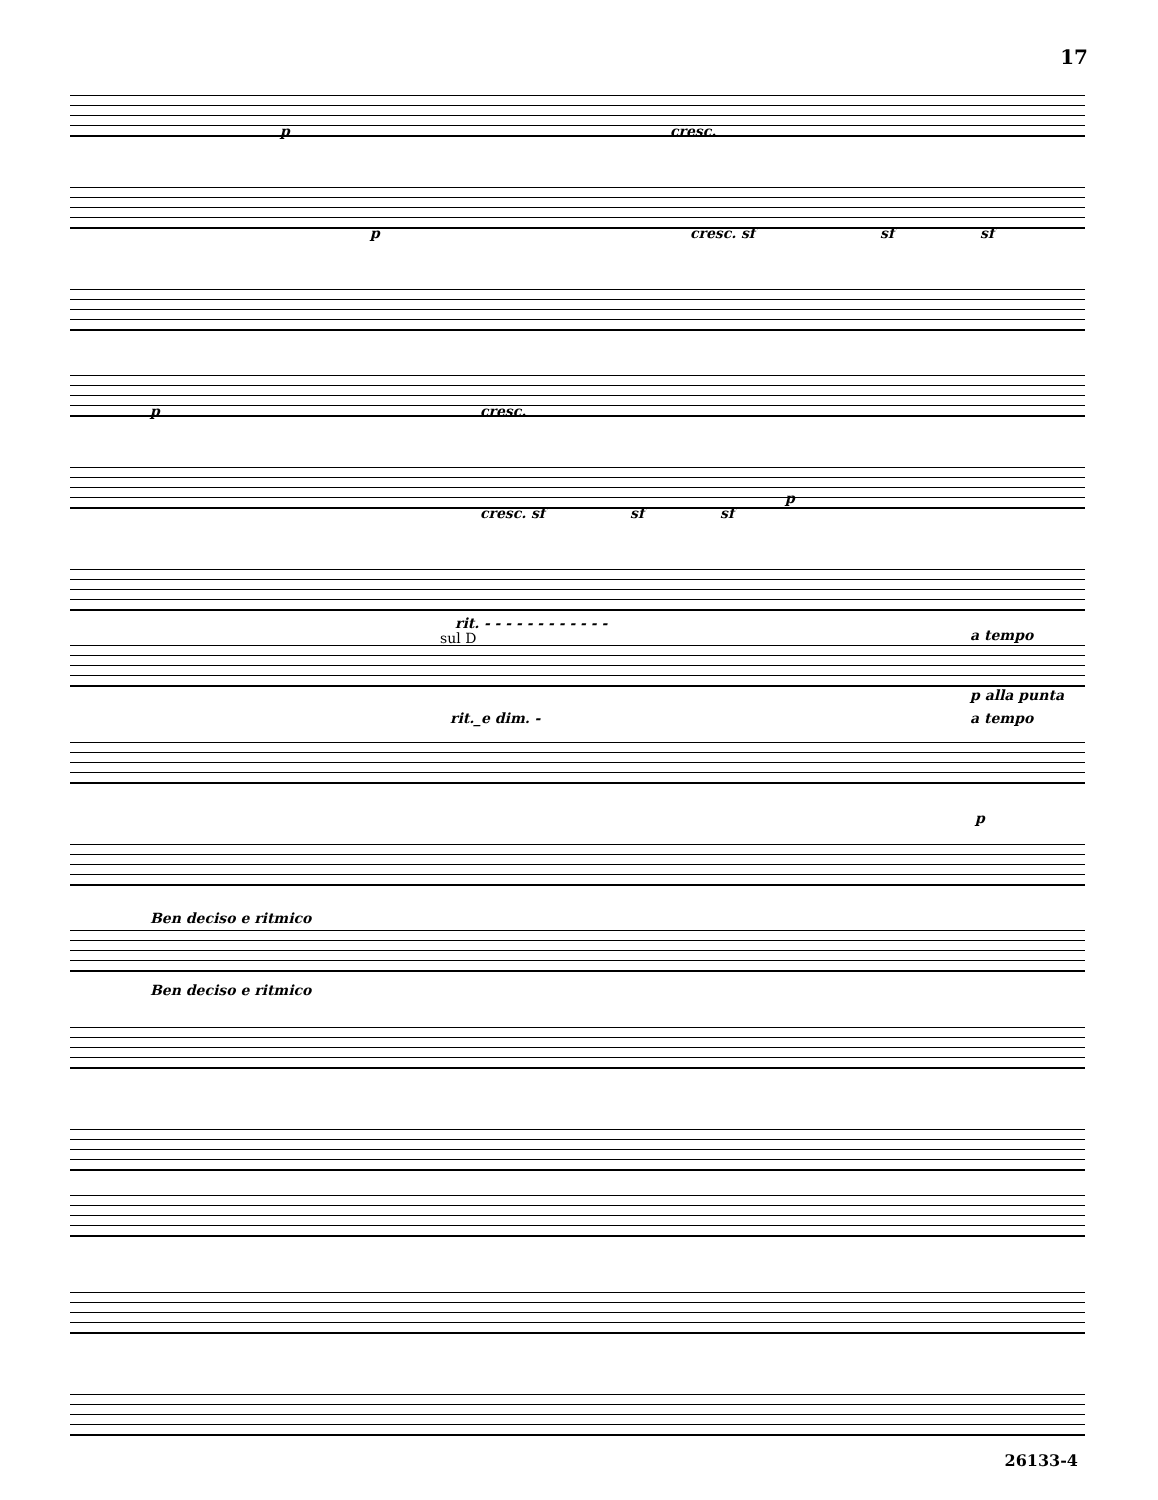17
p cresc.
p cresc. sf sf sf
p cresc.
cresc. sf sf sf
p
rit. - - - - - - - - - - - -
sul D a tempo
p alla punta
rit._e dim. - a tempo
p
Ben deciso e ritmico
Ben deciso e ritmico
26133-4